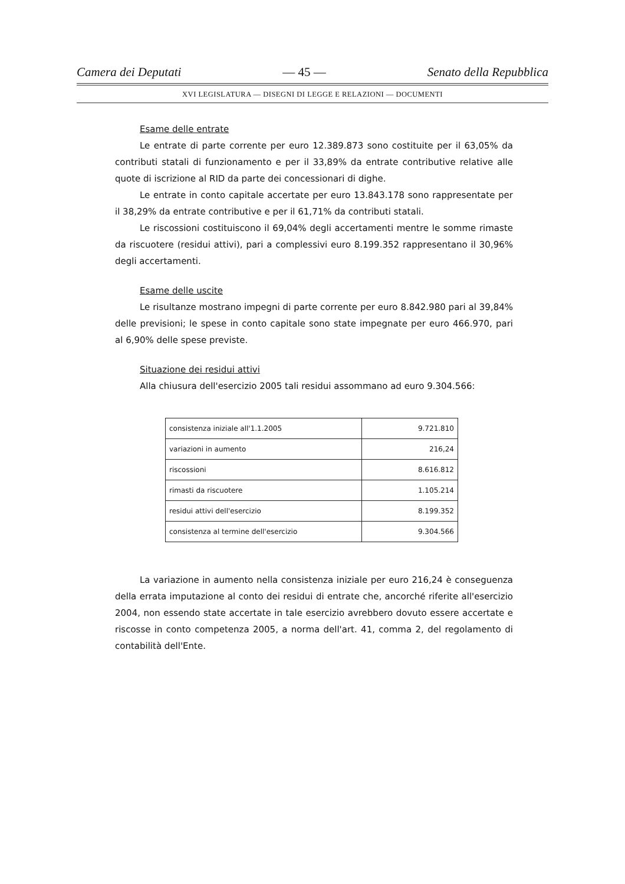Camera dei Deputati — 45 — Senato della Repubblica
XVI LEGISLATURA — DISEGNI DI LEGGE E RELAZIONI — DOCUMENTI
Esame delle entrate
Le entrate di parte corrente per euro 12.389.873 sono costituite per il 63,05% da contributi statali di funzionamento e per il 33,89% da entrate contributive relative alle quote di iscrizione al RID da parte dei concessionari di dighe.
Le entrate in conto capitale accertate per euro 13.843.178 sono rappresentate per il 38,29% da entrate contributive e per il 61,71% da contributi statali.
Le riscossioni costituiscono il 69,04% degli accertamenti mentre le somme rimaste da riscuotere (residui attivi), pari a complessivi euro 8.199.352 rappresentano il 30,96% degli accertamenti.
Esame delle uscite
Le risultanze mostrano impegni di parte corrente per euro 8.842.980 pari al 39,84% delle previsioni; le spese in conto capitale sono state impegnate per euro 466.970, pari al 6,90% delle spese previste.
Situazione dei residui attivi
Alla chiusura dell'esercizio 2005 tali residui assommano ad euro 9.304.566:
| consistenza iniziale all'1.1.2005 | 9.721.810 |
| variazioni in aumento | 216,24 |
| riscossioni | 8.616.812 |
| rimasti da riscuotere | 1.105.214 |
| residui attivi dell'esercizio | 8.199.352 |
| consistenza al termine dell'esercizio | 9.304.566 |
La variazione in aumento nella consistenza iniziale per euro 216,24 è conseguenza della errata imputazione al conto dei residui di entrate che, ancorché riferite all'esercizio 2004, non essendo state accertate in tale esercizio avrebbero dovuto essere accertate e riscosse in conto competenza 2005, a norma dell'art. 41, comma 2, del regolamento di contabilità dell'Ente.